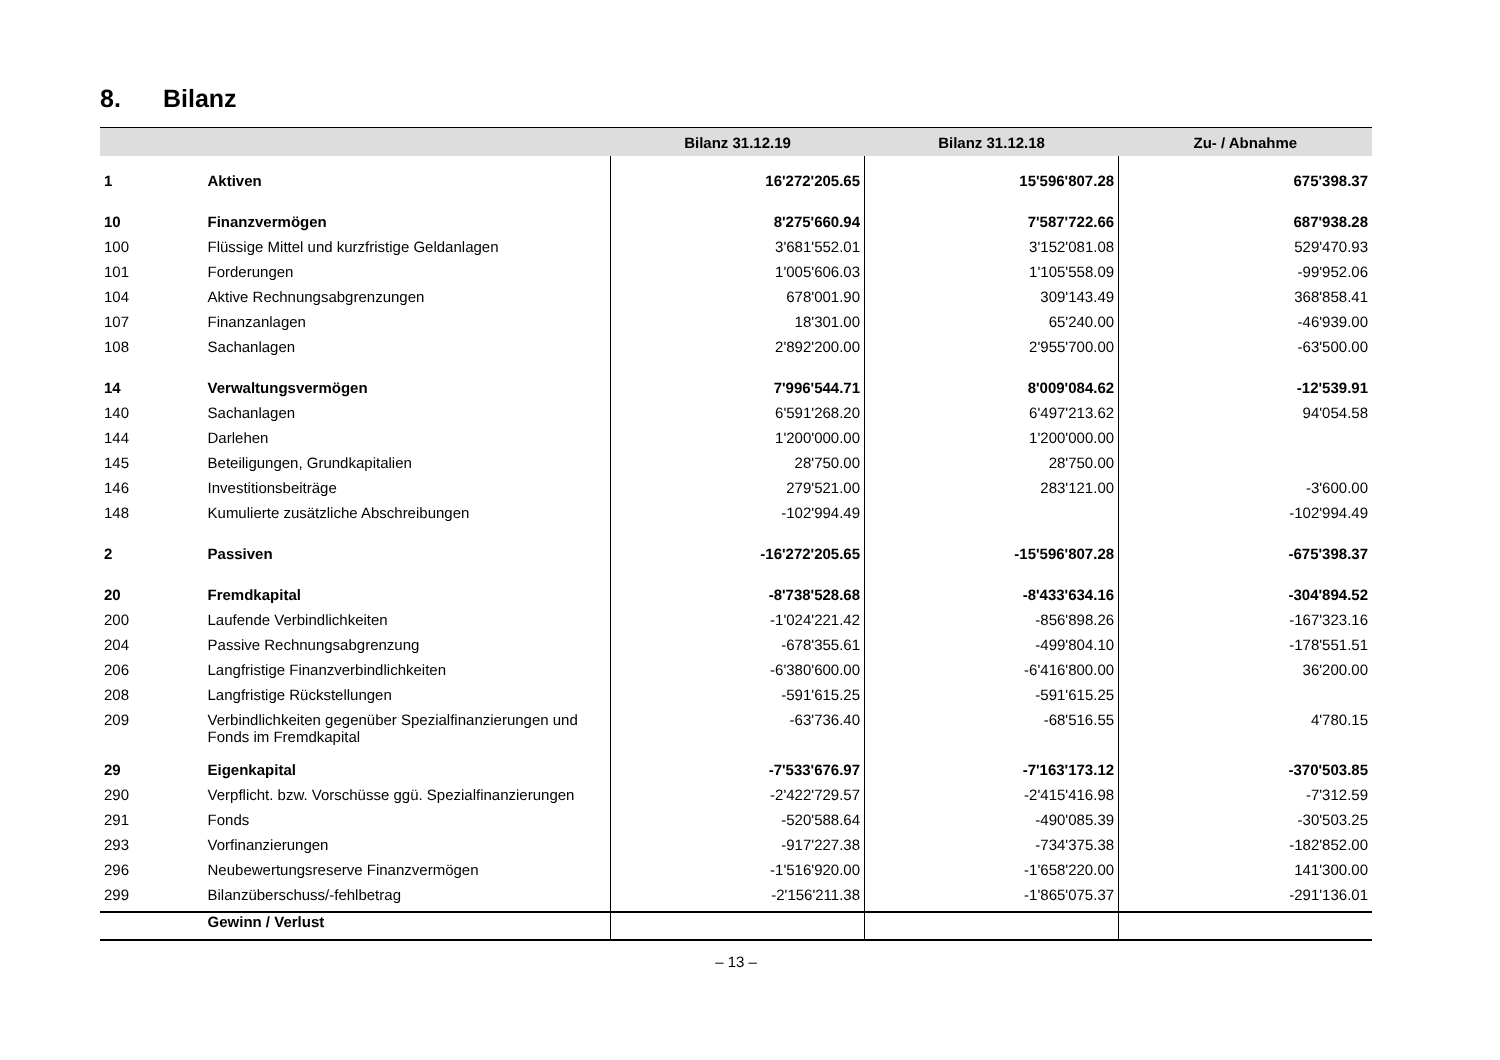8. Bilanz
| | | Bilanz 31.12.19 | Bilanz 31.12.18 | Zu- / Abnahme |
| --- | --- | --- | --- | --- |
| 1 | Aktiven | 16'272'205.65 | 15'596'807.28 | 675'398.37 |
| 10 | Finanzvermögen | 8'275'660.94 | 7'587'722.66 | 687'938.28 |
| 100 | Flüssige Mittel und kurzfristige Geldanlagen | 3'681'552.01 | 3'152'081.08 | 529'470.93 |
| 101 | Forderungen | 1'005'606.03 | 1'105'558.09 | -99'952.06 |
| 104 | Aktive Rechnungsabgrenzungen | 678'001.90 | 309'143.49 | 368'858.41 |
| 107 | Finanzanlagen | 18'301.00 | 65'240.00 | -46'939.00 |
| 108 | Sachanlagen | 2'892'200.00 | 2'955'700.00 | -63'500.00 |
| 14 | Verwaltungsvermögen | 7'996'544.71 | 8'009'084.62 | -12'539.91 |
| 140 | Sachanlagen | 6'591'268.20 | 6'497'213.62 | 94'054.58 |
| 144 | Darlehen | 1'200'000.00 | 1'200'000.00 | |
| 145 | Beteiligungen, Grundkapitalien | 28'750.00 | 28'750.00 | |
| 146 | Investitionsbeiträge | 279'521.00 | 283'121.00 | -3'600.00 |
| 148 | Kumulierte zusätzliche Abschreibungen | -102'994.49 | | -102'994.49 |
| 2 | Passiven | -16'272'205.65 | -15'596'807.28 | -675'398.37 |
| 20 | Fremdkapital | -8'738'528.68 | -8'433'634.16 | -304'894.52 |
| 200 | Laufende Verbindlichkeiten | -1'024'221.42 | -856'898.26 | -167'323.16 |
| 204 | Passive Rechnungsabgrenzung | -678'355.61 | -499'804.10 | -178'551.51 |
| 206 | Langfristige Finanzverbindlichkeiten | -6'380'600.00 | -6'416'800.00 | 36'200.00 |
| 208 | Langfristige Rückstellungen | -591'615.25 | -591'615.25 | |
| 209 | Verbindlichkeiten gegenüber Spezialfinanzierungen und Fonds im Fremdkapital | -63'736.40 | -68'516.55 | 4'780.15 |
| 29 | Eigenkapital | -7'533'676.97 | -7'163'173.12 | -370'503.85 |
| 290 | Verpflicht. bzw. Vorschüsse ggü. Spezialfinanzierungen | -2'422'729.57 | -2'415'416.98 | -7'312.59 |
| 291 | Fonds | -520'588.64 | -490'085.39 | -30'503.25 |
| 293 | Vorfinanzierungen | -917'227.38 | -734'375.38 | -182'852.00 |
| 296 | Neubewertungsreserve Finanzvermögen | -1'516'920.00 | -1'658'220.00 | 141'300.00 |
| 299 | Bilanzüberschuss/-fehlbetrag | -2'156'211.38 | -1'865'075.37 | -291'136.01 |
| | Gewinn / Verlust | | | |
– 13 –